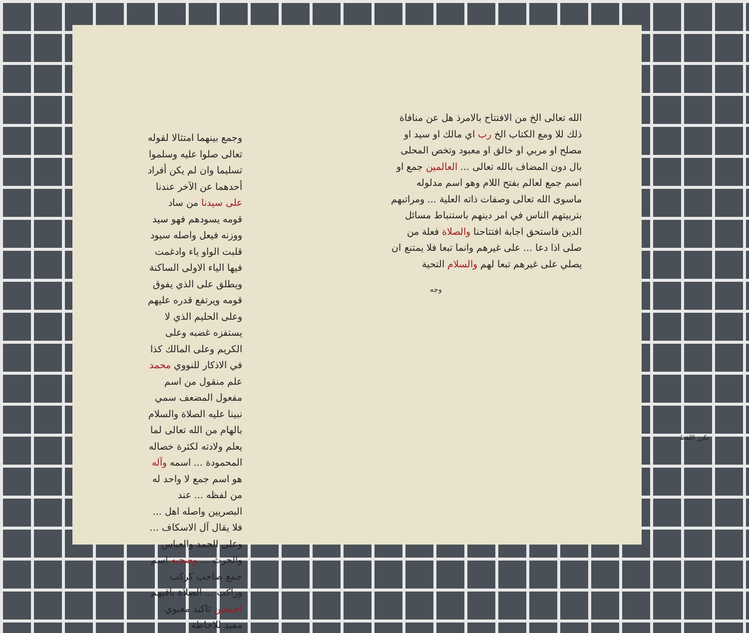وجمع بينهما امتثالا لقوله تعالى صلوا عليه وسلموا تسليما وان لم يكن أفراد أحدهما عن الآخر عندنا على سيدنا من ساد قومه يسودهم فهو سيد ووزنه فيعل واصله سيود قلبت الواو ياء وادغمت فيها الياء الاولى الساكنة ويطلق على الذي يفوق قومه ويرتفع قدره عليهم وعلى الحليم الذي لا يستفزه غضبه وعلى الكريم وعلى المالك كذا في الاذكار للنووي محمد علم منقول من اسم مفعول المضعف سمي نبينا عليه الصلاة والسلام بالهام من الله تعالى لما يعلم ولادته لكثرة خصاله المحمودة ... اسمه وآله هو اسم جمع لا واحد له من لفظه ... عند البصريين واصله اهل ... فلا يقال آل الاسكاف ... وعلى الحمد والعباس والحرث ... وصحبه اسم جمع صاحب كركب وراكب ... الصلاة باقيهم اجمعين تاكيد معنوي مفيد للاحاطة
الله تعالى الخ من الافتتاح بالامرذ هل عن منافاة ذلك للا ومع الكتاب الخ رب اي مالك او سيد او مصلح او مربي او خالق او معبود وتخص المحلى بال دون المضاف بالله تعالى ... العالمين جمع او اسم جمع لعالم بفتح اللام وهو اسم مدلوله ماسوى الله تعالى وصفات ذاته العلية ... ومراتبهم بتربيتهم الناس في امر دينهم باستنباط مسائل الدين فاستحق اجابة افتتاحنا والصلاة فعلة من صلى اذا دعا ... على غيرهم وانما تبعا فلا يمتنع ان يصلي على غيرهم تبعا لهم والسلام التحية
وجه
تكرر اللفظ